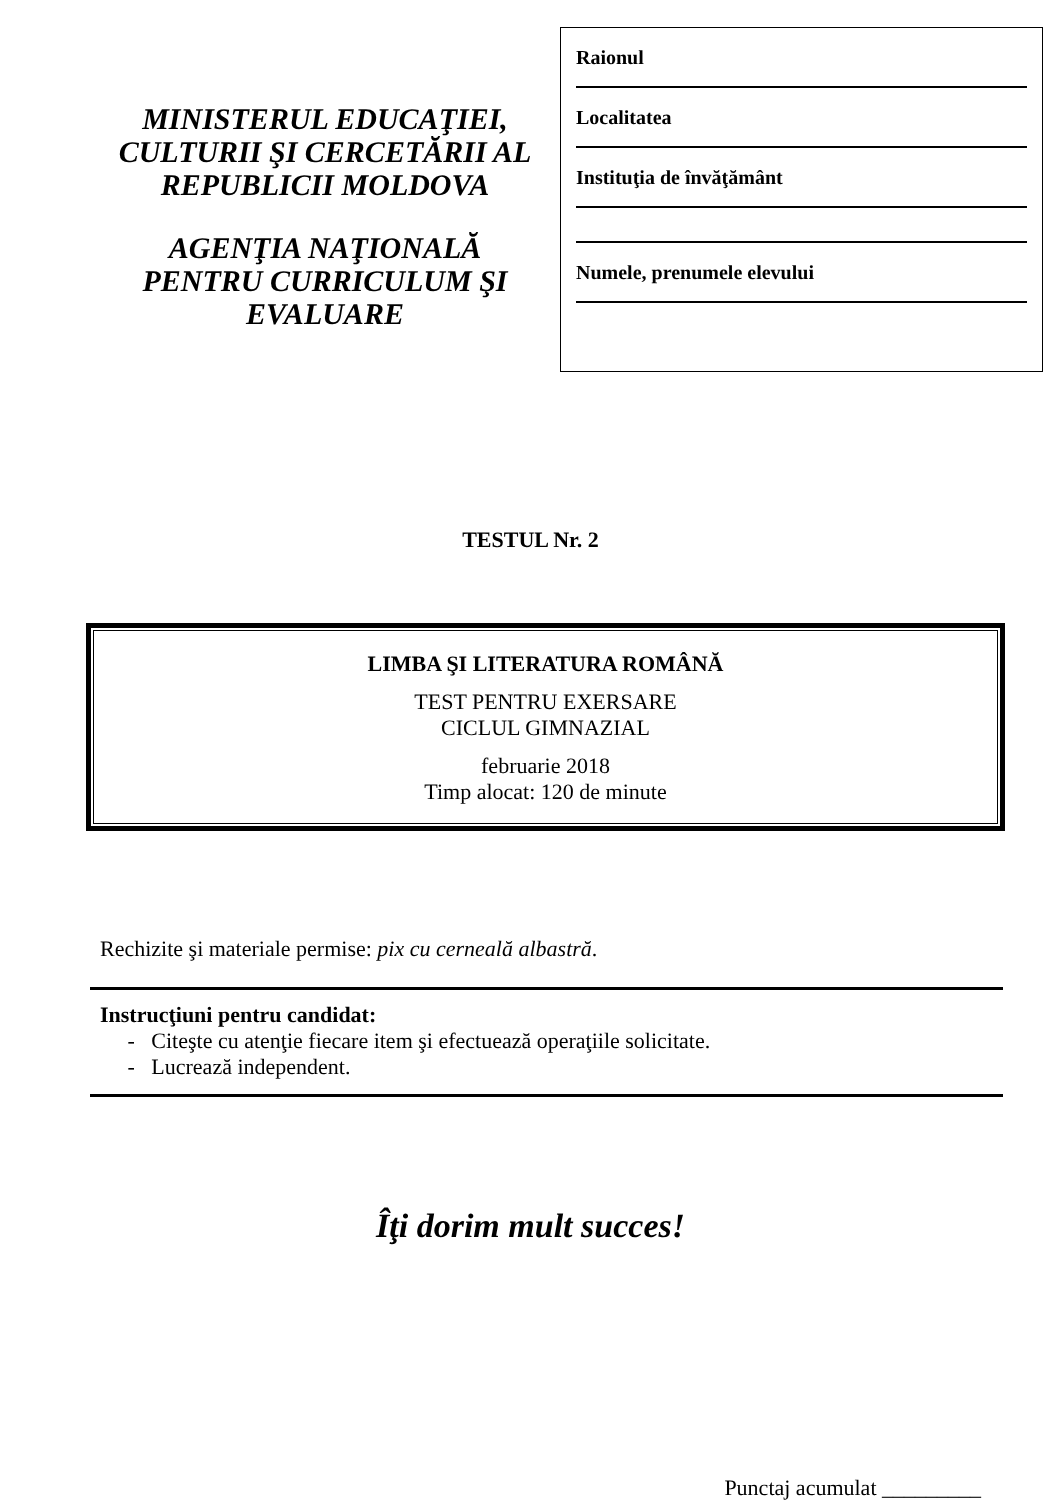MINISTERUL EDUCAŢIEI, CULTURII ŞI CERCETĂRII AL REPUBLICII MOLDOVA
AGENŢIA NAŢIONALĂ PENTRU CURRICULUM ŞI EVALUARE
Raionul
Localitatea
Instituţia de învăţământ
Numele, prenumele elevului
TESTUL Nr. 2
LIMBA ŞI LITERATURA ROMÂNĂ
TEST PENTRU EXERSARE
CICLUL GIMNAZIAL
februarie 2018
Timp alocat: 120 de minute
Rechizite şi materiale permise: pix cu cerneală albastră.
Instrucţiuni pentru candidat:
- Citeşte cu atenţie fiecare item şi efectuează operaţiile solicitate.
- Lucrează independent.
Îţi dorim mult succes!
Punctaj acumulat _________